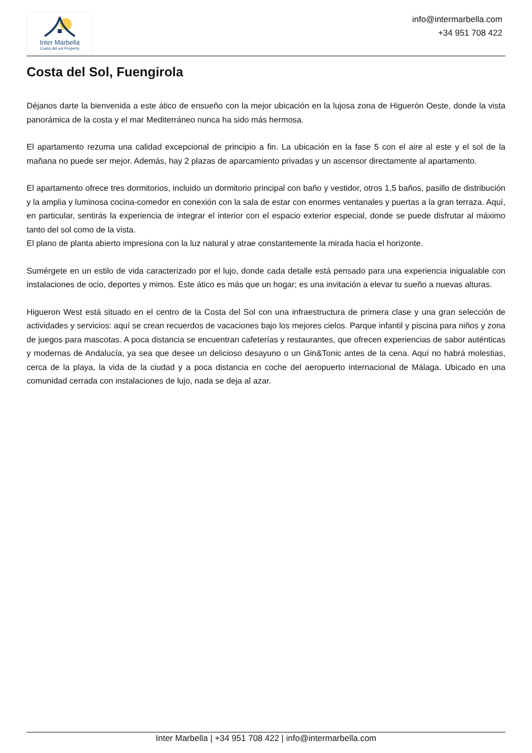Inter Marbella
Costa del sol Property
info@intermarbella.com
+34 951 708 422
Costa del Sol, Fuengirola
Déjanos darte la bienvenida a este ático de ensueño con la mejor ubicación en la lujosa zona de Higuerón Oeste, donde la vista panorámica de la costa y el mar Mediterráneo nunca ha sido más hermosa.
El apartamento rezuma una calidad excepcional de principio a fin. La ubicación en la fase 5 con el aire al este y el sol de la mañana no puede ser mejor. Además, hay 2 plazas de aparcamiento privadas y un ascensor directamente al apartamento.
El apartamento ofrece tres dormitorios, incluido un dormitorio principal con baño y vestidor, otros 1,5 baños, pasillo de distribución y la amplia y luminosa cocina-comedor en conexión con la sala de estar con enormes ventanales y puertas a la gran terraza. Aquí, en particular, sentirás la experiencia de integrar el interior con el espacio exterior especial, donde se puede disfrutar al máximo tanto del sol como de la vista.
El plano de planta abierto impresiona con la luz natural y atrae constantemente la mirada hacia el horizonte.
Sumérgete en un estilo de vida caracterizado por el lujo, donde cada detalle está pensado para una experiencia inigualable con instalaciones de ocio, deportes y mimos. Este ático es más que un hogar; es una invitación a elevar tu sueño a nuevas alturas.
Higueron West está situado en el centro de la Costa del Sol con una infraestructura de primera clase y una gran selección de actividades y servicios: aquí se crean recuerdos de vacaciones bajo los mejores cielos. Parque infantil y piscina para niños y zona de juegos para mascotas. A poca distancia se encuentran cafeterías y restaurantes, que ofrecen experiencias de sabor auténticas y modernas de Andalucía, ya sea que desee un delicioso desayuno o un Gin&Tonic antes de la cena. Aquí no habrá molestias, cerca de la playa, la vida de la ciudad y a poca distancia en coche del aeropuerto internacional de Málaga. Ubicado en una comunidad cerrada con instalaciones de lujo, nada se deja al azar.
Inter Marbella | +34 951 708 422 | info@intermarbella.com